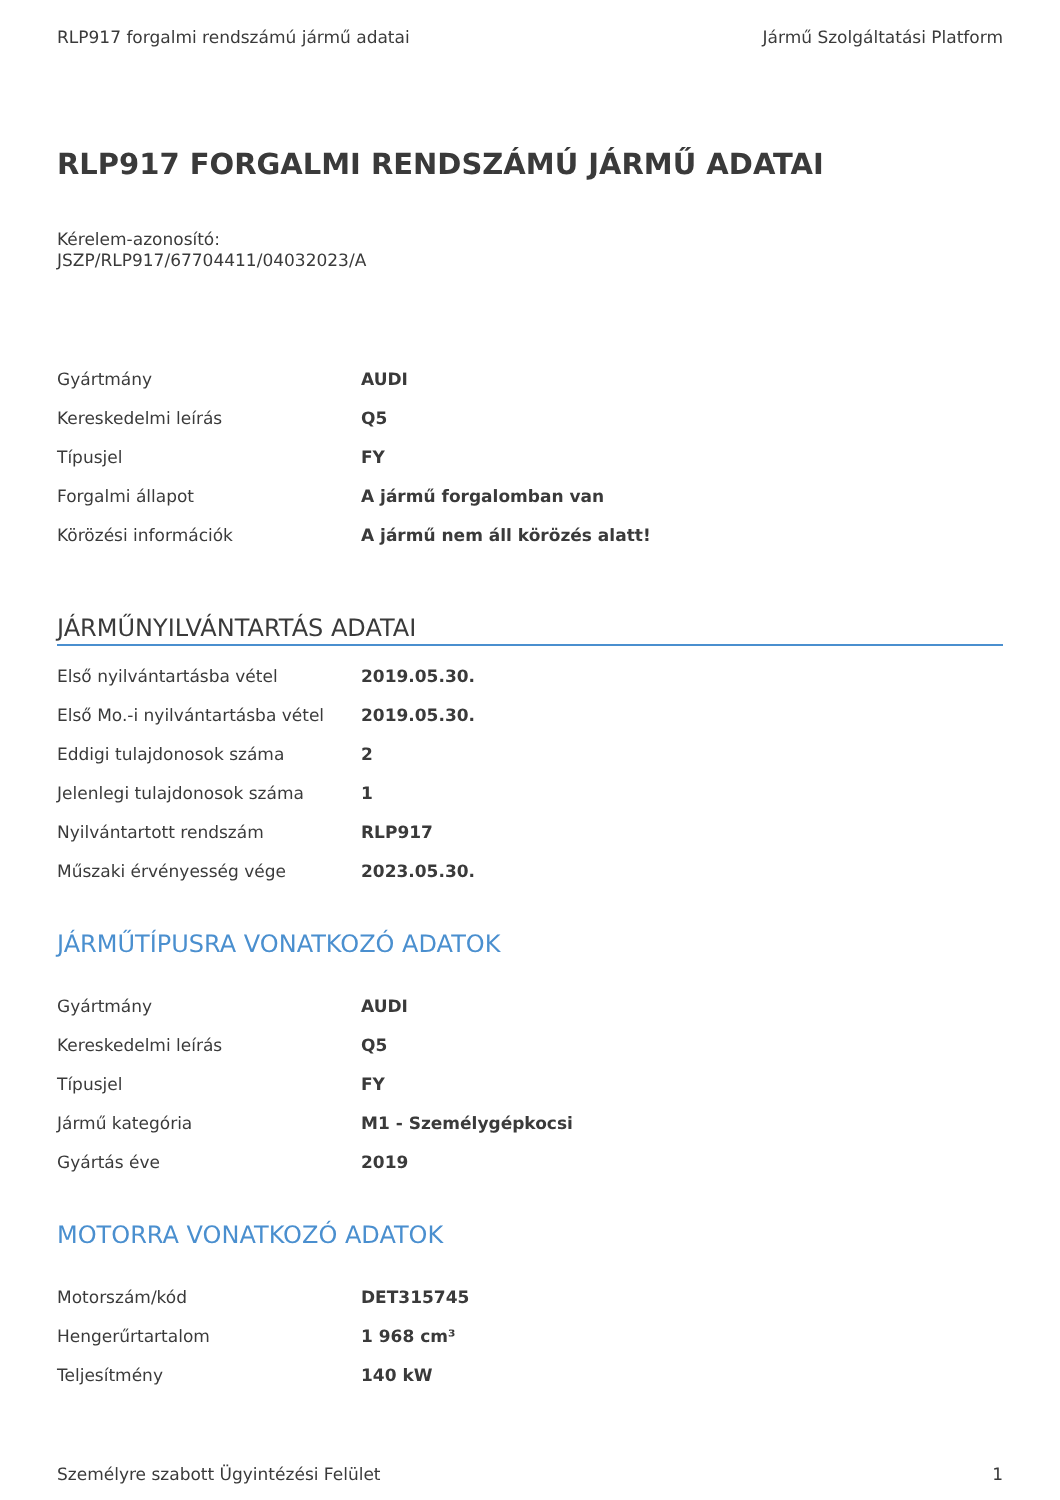RLP917 forgalmi rendszámú jármű adatai Jármű Szolgáltatási Platform
RLP917 FORGALMI RENDSZÁMÚ JÁRMŰ ADATAI
Kérelem-azonosító:
JSZP/RLP917/67704411/04032023/A
| Gyártmány | AUDI |
| Kereskedelmi leírás | Q5 |
| Típusjel | FY |
| Forgalmi állapot | A jármű forgalomban van |
| Körözési információk | A jármű nem áll körözés alatt! |
JÁRMŰNYILVÁNTARTÁS ADATAI
| Első nyilvántartásba vétel | 2019.05.30. |
| Első Mo.-i nyilvántartásba vétel | 2019.05.30. |
| Eddigi tulajdonosok száma | 2 |
| Jelenlegi tulajdonosok száma | 1 |
| Nyilvántartott rendszám | RLP917 |
| Műszaki érvényesség vége | 2023.05.30. |
JÁRMŰTÍPUSRA VONATKOZÓ ADATOK
| Gyártmány | AUDI |
| Kereskedelmi leírás | Q5 |
| Típusjel | FY |
| Jármű kategória | M1 - Személygépkocsi |
| Gyártás éve | 2019 |
MOTORRA VONATKOZÓ ADATOK
| Motorszám/kód | DET315745 |
| Hengerűrtartalom | 1 968 cm³ |
| Teljesítmény | 140 kW |
Személyre szabott Ügyintézési Felület 1